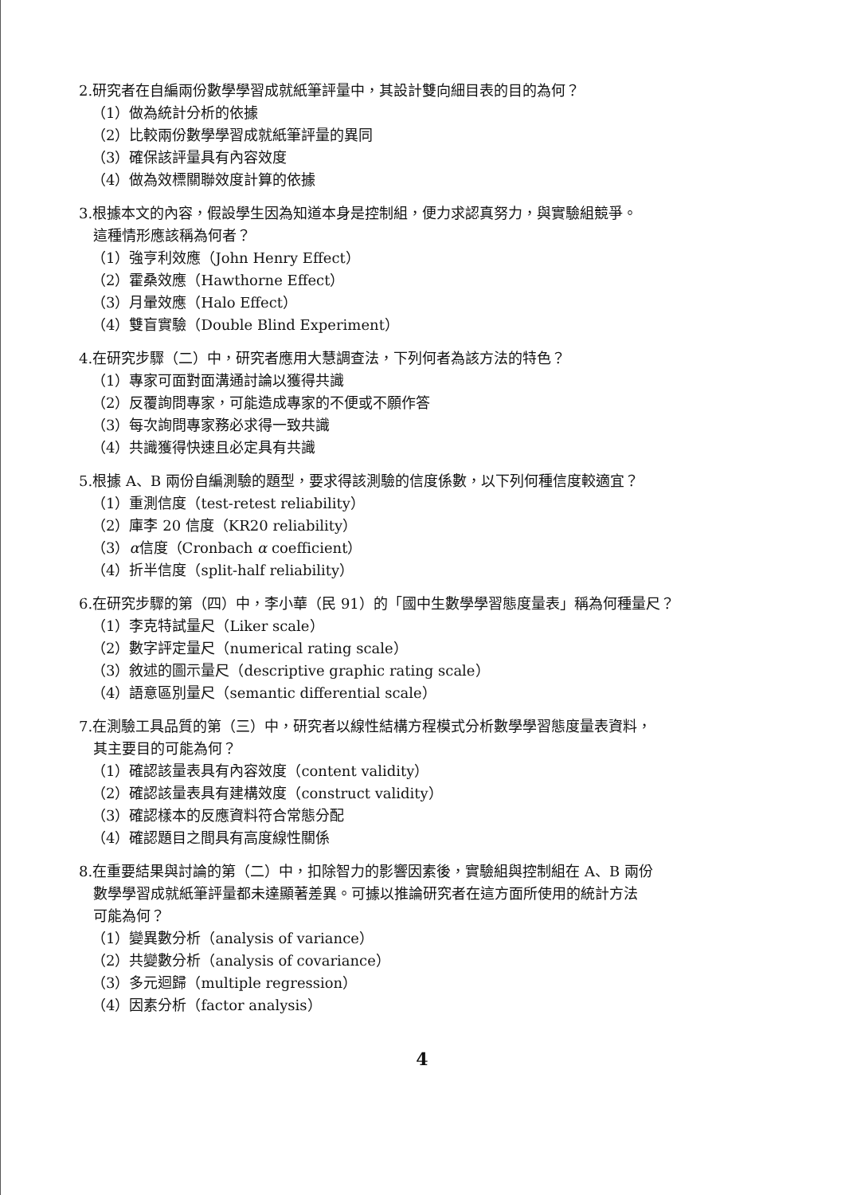2.研究者在自編兩份數學學習成就紙筆評量中，其設計雙向細目表的目的為何？
（1）做為統計分析的依據
（2）比較兩份數學學習成就紙筆評量的異同
（3）確保該評量具有內容效度
（4）做為效標關聯效度計算的依據
3.根據本文的內容，假設學生因為知道本身是控制組，便力求認真努力，與實驗組競爭。
這種情形應該稱為何者？
（1）強亨利效應（John Henry Effect）
（2）霍桑效應（Hawthorne Effect）
（3）月暈效應（Halo Effect）
（4）雙盲實驗（Double Blind Experiment）
4.在研究步驟（二）中，研究者應用大慧調查法，下列何者為該方法的特色？
（1）專家可面對面溝通討論以獲得共識
（2）反覆詢問專家，可能造成專家的不便或不願作答
（3）每次詢問專家務必求得一致共識
（4）共識獲得快速且必定具有共識
5.根據 A、B 兩份自編測驗的題型，要求得該測驗的信度係數，以下列何種信度較適宜？
（1）重測信度（test-retest reliability）
（2）庫李 20 信度（KR20 reliability）
（3）α信度（Cronbach α coefficient）
（4）折半信度（split-half reliability）
6.在研究步驟的第（四）中，李小華（民 91）的「國中生數學學習態度量表」稱為何種量尺？
（1）李克特試量尺（Liker scale）
（2）數字評定量尺（numerical rating scale）
（3）敘述的圖示量尺（descriptive graphic rating scale）
（4）語意區別量尺（semantic differential scale）
7.在測驗工具品質的第（三）中，研究者以線性結構方程模式分析數學學習態度量表資料，
其主要目的可能為何？
（1）確認該量表具有內容效度（content validity）
（2）確認該量表具有建構效度（construct validity）
（3）確認樣本的反應資料符合常態分配
（4）確認題目之間具有高度線性關係
8.在重要結果與討論的第（二）中，扣除智力的影響因素後，實驗組與控制組在 A、B 兩份
數學學習成就紙筆評量都未達顯著差異。可據以推論研究者在這方面所使用的統計方法
可能為何？
（1）變異數分析（analysis of variance）
（2）共變數分析（analysis of covariance）
（3）多元迴歸（multiple regression）
（4）因素分析（factor analysis）
4